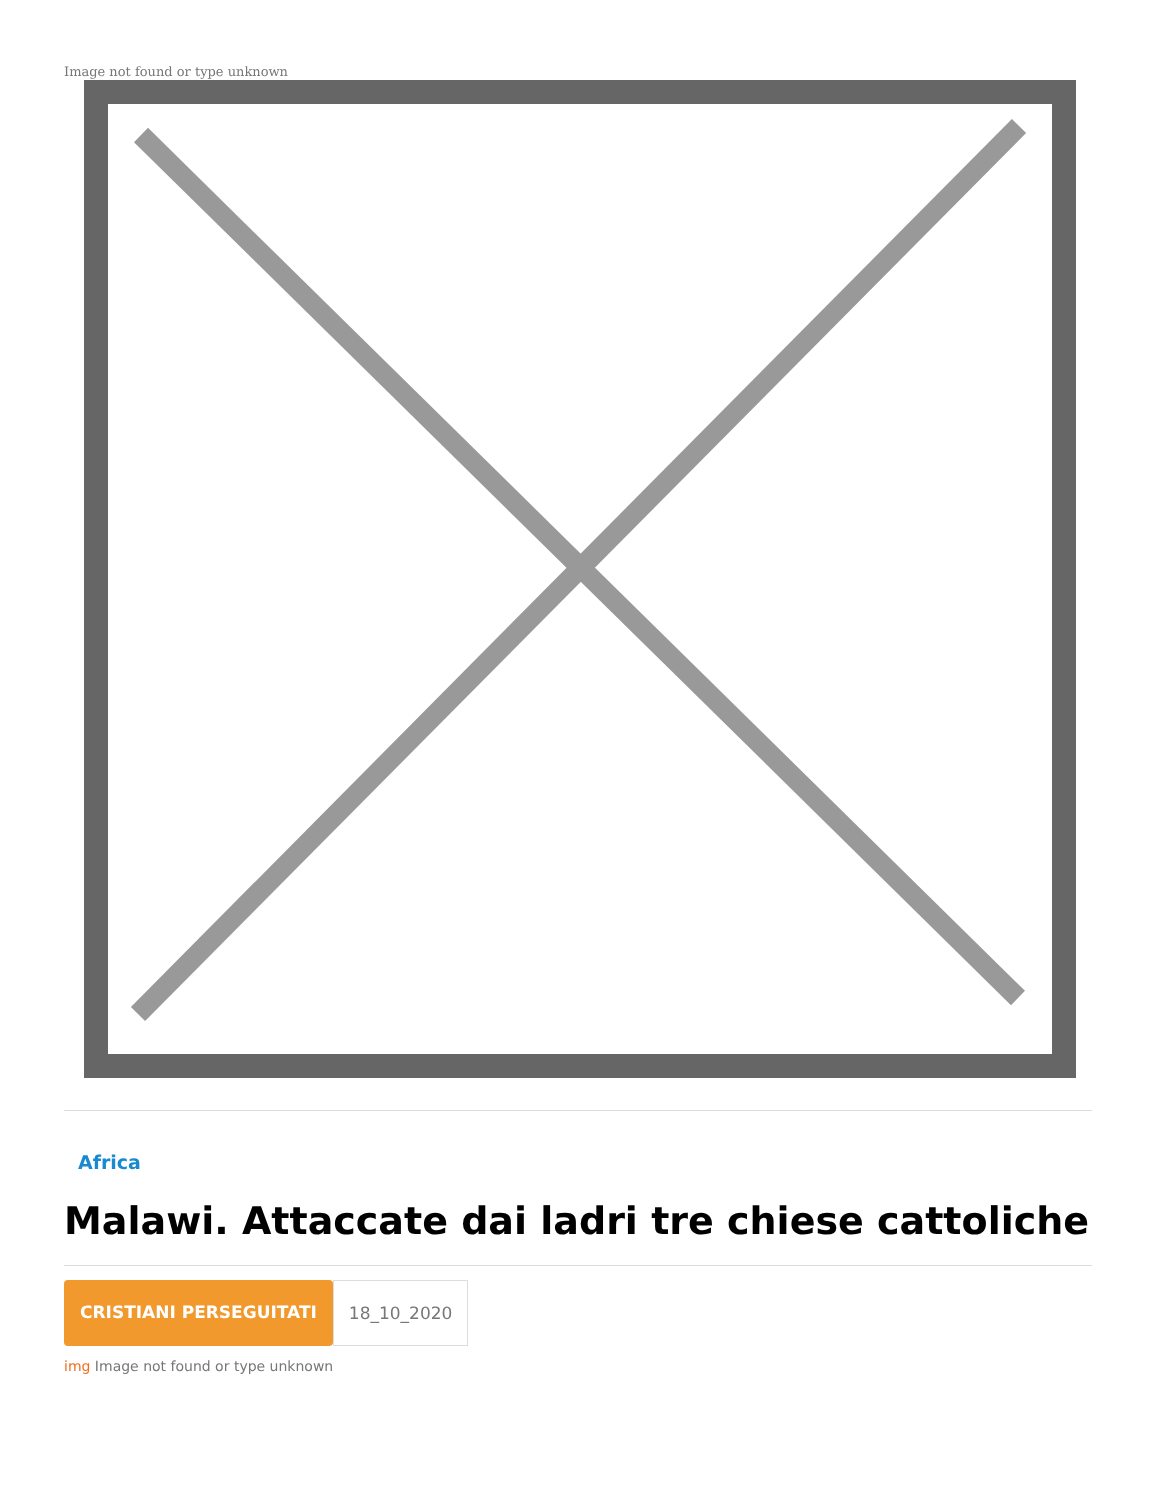Image not found or type unknown
Africa
Malawi. Attaccate dai ladri tre chiese cattoliche
CRISTIANI PERSEGUITATI 18_10_2020
img Image not found or type unknown